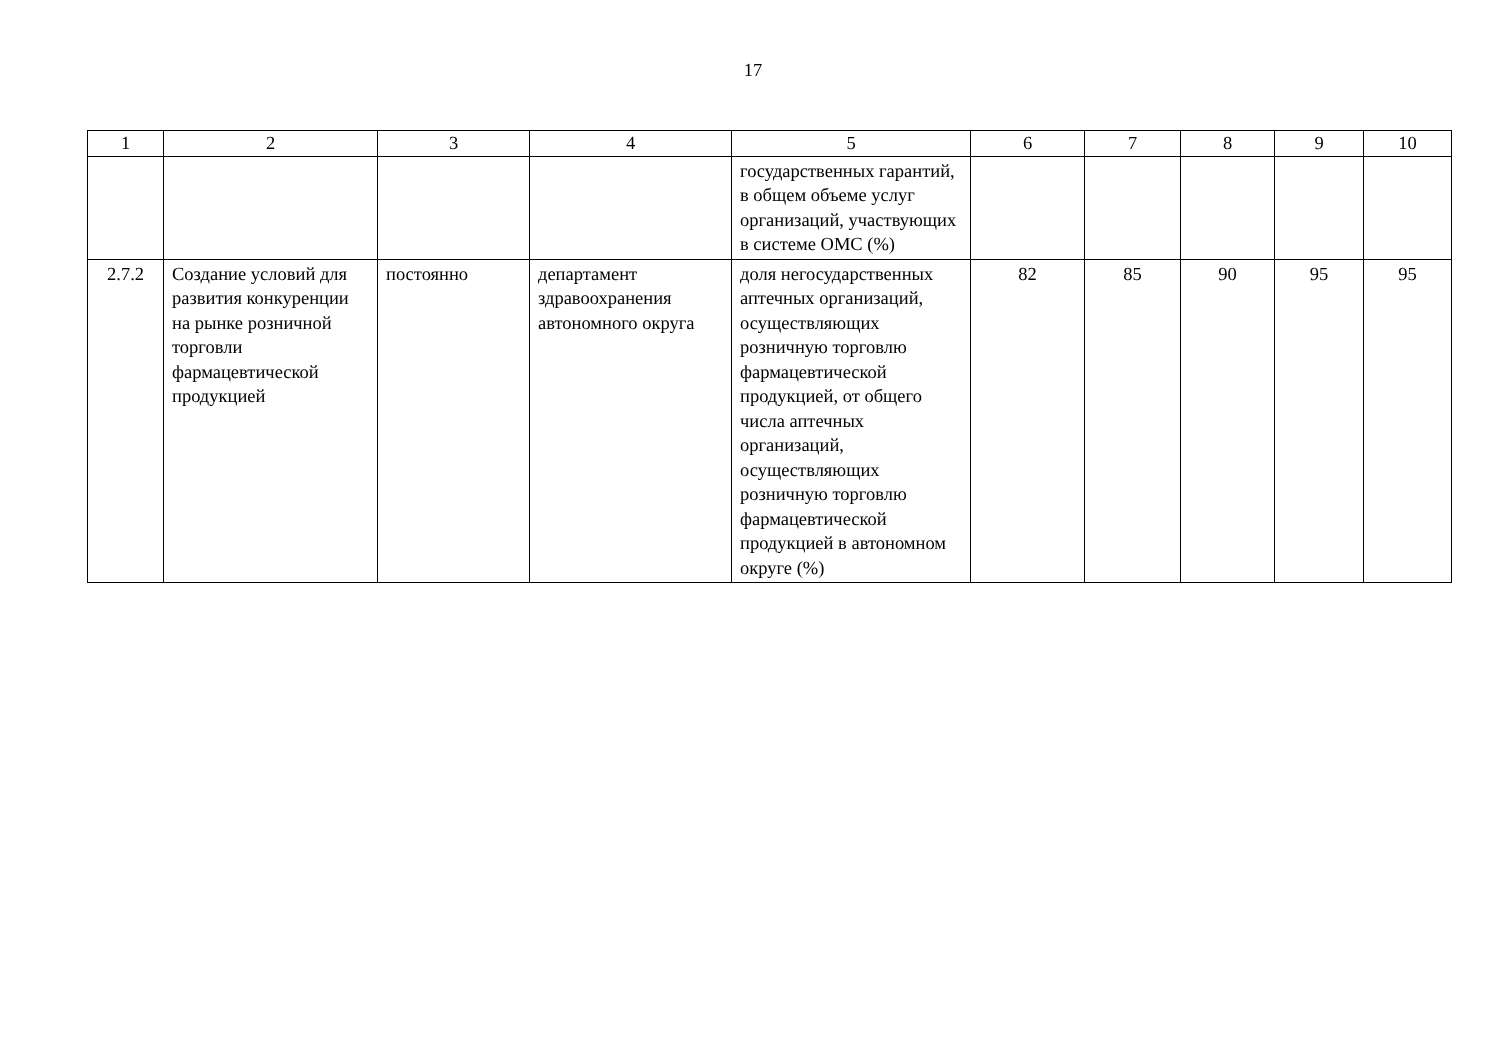17
| 1 | 2 | 3 | 4 | 5 | 6 | 7 | 8 | 9 | 10 |
| --- | --- | --- | --- | --- | --- | --- | --- | --- | --- |
| | | | | государственных гарантий, в общем объеме услуг организаций, участвующих в системе ОМС (%) | | | | | |
| 2.7.2 | Создание условий для развития конкуренции на рынке розничной торговли фармацевтической продукцией | постоянно | департамент здравоохранения автономного округа | доля негосударственных аптечных организаций, осуществляющих розничную торговлю фармацевтической продукцией, от общего числа аптечных организаций, осуществляющих розничную торговлю фармацевтической продукцией в автономном округе (%) | 82 | 85 | 90 | 95 | 95 |